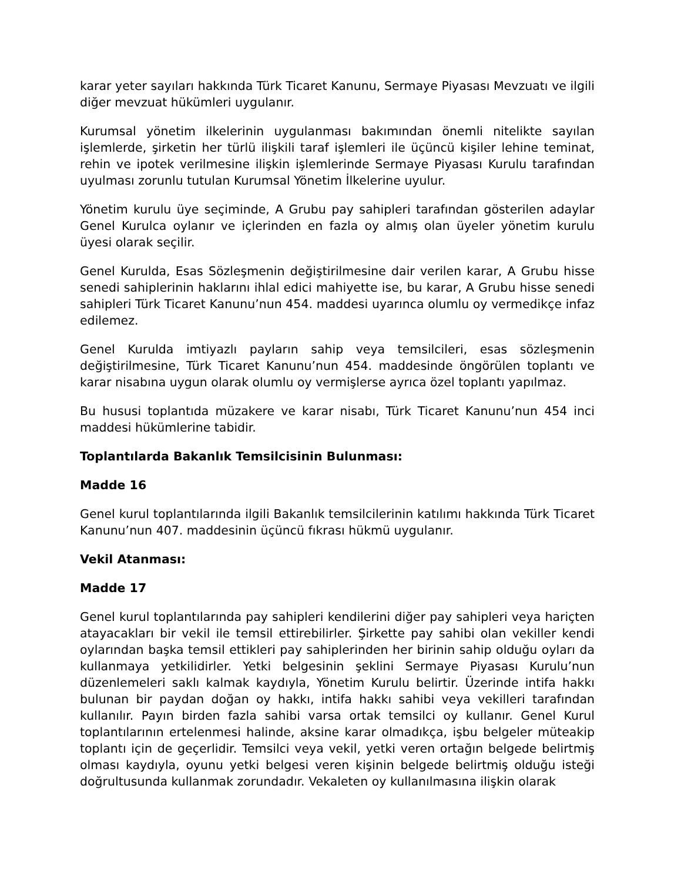karar yeter sayıları hakkında Türk Ticaret Kanunu, Sermaye Piyasası Mevzuatı ve ilgili diğer mevzuat hükümleri uygulanır.
Kurumsal yönetim ilkelerinin uygulanması bakımından önemli nitelikte sayılan işlemlerde, şirketin her türlü ilişkili taraf işlemleri ile üçüncü kişiler lehine teminat, rehin ve ipotek verilmesine ilişkin işlemlerinde Sermaye Piyasası Kurulu tarafından uyulması zorunlu tutulan Kurumsal Yönetim İlkelerine uyulur.
Yönetim kurulu üye seçiminde, A Grubu pay sahipleri tarafından gösterilen adaylar Genel Kurulca oylanır ve içlerinden en fazla oy almış olan üyeler yönetim kurulu üyesi olarak seçilir.
Genel Kurulda, Esas Sözleşmenin değiştirilmesine dair verilen karar, A Grubu hisse senedi sahiplerinin haklarını ihlal edici mahiyette ise, bu karar, A Grubu hisse senedi sahipleri Türk Ticaret Kanunu’nun 454. maddesi uyarınca olumlu oy vermedikçe infaz edilemez.
Genel Kurulda imtiyazlı payların sahip veya temsilcileri, esas sözleşmenin değiştirilmesine, Türk Ticaret Kanunu’nun 454. maddesinde öngörülen toplantı ve karar nisabına uygun olarak olumlu oy vermişlerse ayrıca özel toplantı yapılmaz.
Bu hususi toplantıda müzakere ve karar nisabı, Türk Ticaret Kanunu’nun 454 inci maddesi hükümlerine tabidir.
Toplantılarda Bakanlık Temsilcisinin Bulunması:
Madde 16
Genel kurul toplantılarında ilgili Bakanlık temsilcilerinin katılımı hakkında Türk Ticaret Kanunu’nun 407. maddesinin üçüncü fıkrası hükmü uygulanır.
Vekil Atanması:
Madde 17
Genel kurul toplantılarında pay sahipleri kendilerini diğer pay sahipleri veya hariçten atayacakları bir vekil ile temsil ettirebilirler. Şirkette pay sahibi olan vekiller kendi oylarından başka temsil ettikleri pay sahiplerinden her birinin sahip olduğu oyları da kullanmaya yetkilidirler. Yetki belgesinin şeklini Sermaye Piyasası Kurulu’nun düzenlemeleri saklı kalmak kaydıyla, Yönetim Kurulu belirtir. Üzerinde intifa hakkı bulunan bir paydan doğan oy hakkı, intifa hakkı sahibi veya vekilleri tarafından kullanılır. Payın birden fazla sahibi varsa ortak temsilci oy kullanır. Genel Kurul toplantılarının ertelenmesi halinde, aksine karar olmadıkça, işbu belgeler müteakip toplantı için de geçerlidir. Temsilci veya vekil, yetki veren ortağın belgede belirtmiş olması kaydıyla, oyunu yetki belgesi veren kişinin belgede belirtmiş olduğu isteği doğrultusunda kullanmak zorundadır. Vekaleten oy kullanılmasına ilişkin olarak